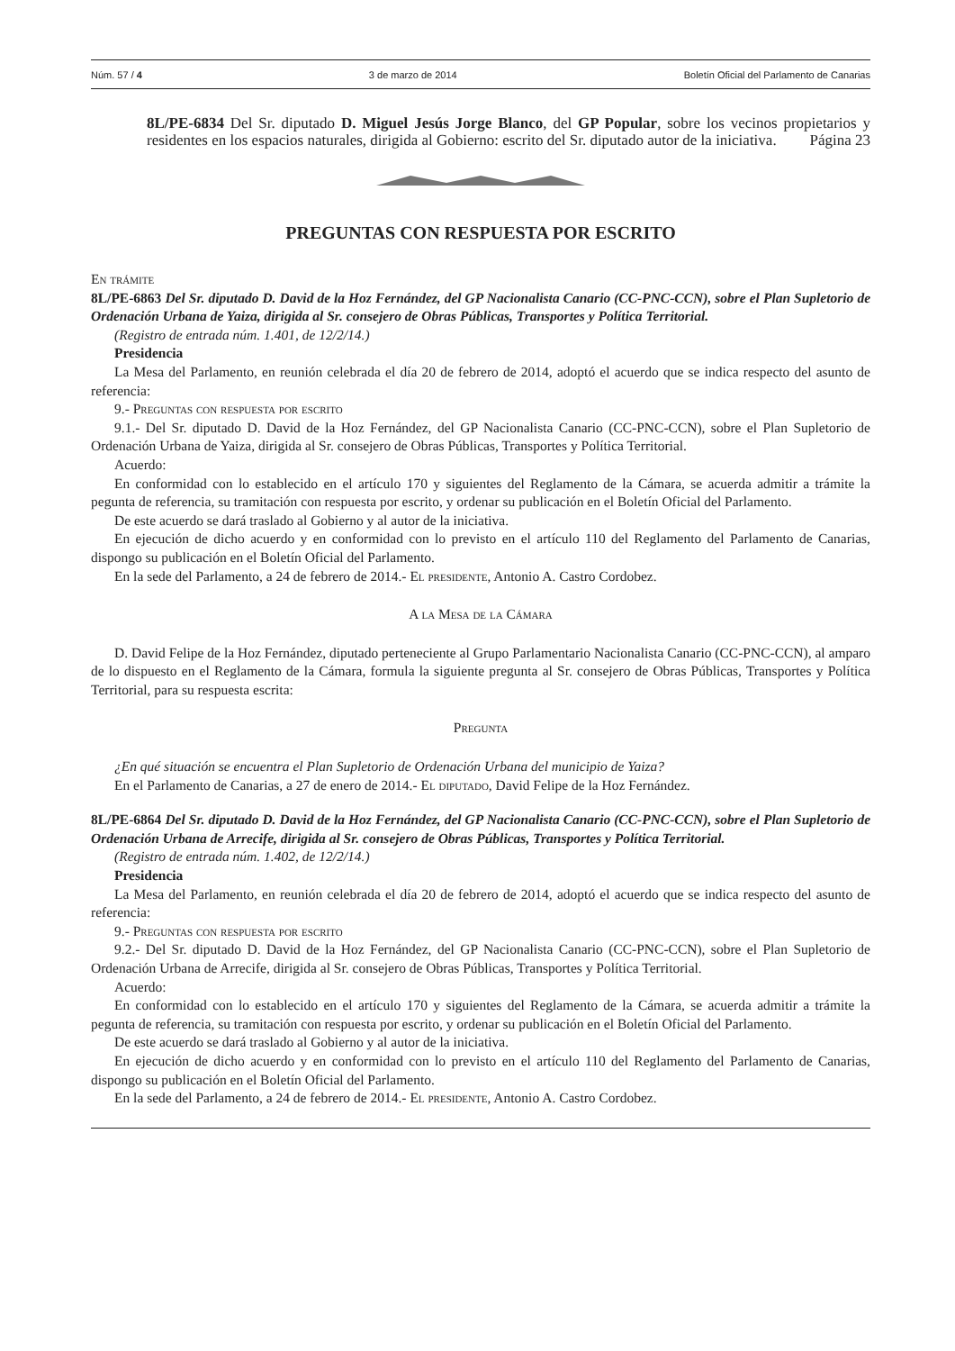Núm. 57 / 4 3 de marzo de 2014 Boletín Oficial del Parlamento de Canarias
8L/PE-6834 Del Sr. diputado D. Miguel Jesús Jorge Blanco, del GP Popular, sobre los vecinos propietarios y residentes en los espacios naturales, dirigida al Gobierno: escrito del Sr. diputado autor de la iniciativa. Página 23
PREGUNTAS CON RESPUESTA POR ESCRITO
En trámite
8L/PE-6863 Del Sr. diputado D. David de la Hoz Fernández, del GP Nacionalista Canario (CC-PNC-CCN), sobre el Plan Supletorio de Ordenación Urbana de Yaiza, dirigida al Sr. consejero de Obras Públicas, Transportes y Política Territorial.
(Registro de entrada núm. 1.401, de 12/2/14.)
Presidencia
La Mesa del Parlamento, en reunión celebrada el día 20 de febrero de 2014, adoptó el acuerdo que se indica respecto del asunto de referencia:
9.- Preguntas con respuesta por escrito
9.1.- Del Sr. diputado D. David de la Hoz Fernández, del GP Nacionalista Canario (CC-PNC-CCN), sobre el Plan Supletorio de Ordenación Urbana de Yaiza, dirigida al Sr. consejero de Obras Públicas, Transportes y Política Territorial.
Acuerdo:
En conformidad con lo establecido en el artículo 170 y siguientes del Reglamento de la Cámara, se acuerda admitir a trámite la pegunta de referencia, su tramitación con respuesta por escrito, y ordenar su publicación en el Boletín Oficial del Parlamento.
De este acuerdo se dará traslado al Gobierno y al autor de la iniciativa.
En ejecución de dicho acuerdo y en conformidad con lo previsto en el artículo 110 del Reglamento del Parlamento de Canarias, dispongo su publicación en el Boletín Oficial del Parlamento.
En la sede del Parlamento, a 24 de febrero de 2014.- El presidente, Antonio A. Castro Cordobez.
A la Mesa de la Cámara
D. David Felipe de la Hoz Fernández, diputado perteneciente al Grupo Parlamentario Nacionalista Canario (CC-PNC-CCN), al amparo de lo dispuesto en el Reglamento de la Cámara, formula la siguiente pregunta al Sr. consejero de Obras Públicas, Transportes y Política Territorial, para su respuesta escrita:
Pregunta
¿En qué situación se encuentra el Plan Supletorio de Ordenación Urbana del municipio de Yaiza?
En el Parlamento de Canarias, a 27 de enero de 2014.- El diputado, David Felipe de la Hoz Fernández.
8L/PE-6864 Del Sr. diputado D. David de la Hoz Fernández, del GP Nacionalista Canario (CC-PNC-CCN), sobre el Plan Supletorio de Ordenación Urbana de Arrecife, dirigida al Sr. consejero de Obras Públicas, Transportes y Política Territorial.
(Registro de entrada núm. 1.402, de 12/2/14.)
Presidencia
La Mesa del Parlamento, en reunión celebrada el día 20 de febrero de 2014, adoptó el acuerdo que se indica respecto del asunto de referencia:
9.- Preguntas con respuesta por escrito
9.2.- Del Sr. diputado D. David de la Hoz Fernández, del GP Nacionalista Canario (CC-PNC-CCN), sobre el Plan Supletorio de Ordenación Urbana de Arrecife, dirigida al Sr. consejero de Obras Públicas, Transportes y Política Territorial.
Acuerdo:
En conformidad con lo establecido en el artículo 170 y siguientes del Reglamento de la Cámara, se acuerda admitir a trámite la pegunta de referencia, su tramitación con respuesta por escrito, y ordenar su publicación en el Boletín Oficial del Parlamento.
De este acuerdo se dará traslado al Gobierno y al autor de la iniciativa.
En ejecución de dicho acuerdo y en conformidad con lo previsto en el artículo 110 del Reglamento del Parlamento de Canarias, dispongo su publicación en el Boletín Oficial del Parlamento.
En la sede del Parlamento, a 24 de febrero de 2014.- El presidente, Antonio A. Castro Cordobez.